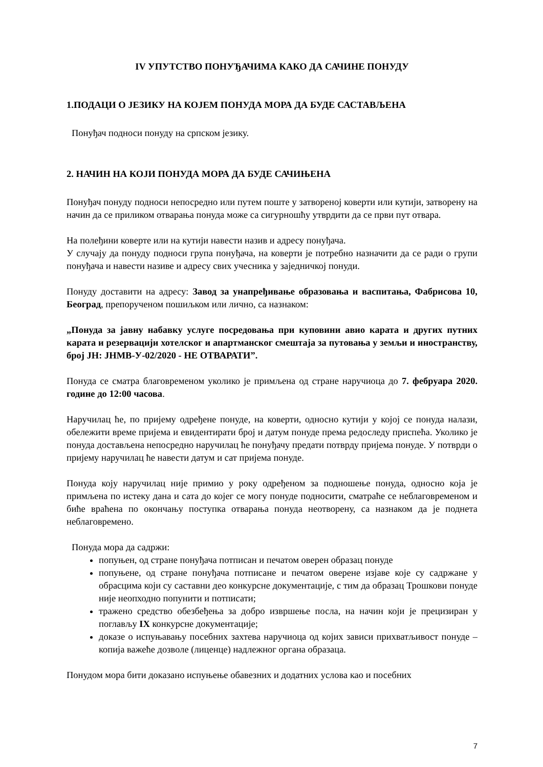IV УПУТСТВО ПОНУЂАЧИМА КАКО ДА САЧИНЕ ПОНУДУ
1.ПОДАЦИ О ЈЕЗИКУ НА КОЈЕМ ПОНУДА МОРА ДА БУДЕ САСТАВЉЕНА
Понуђач подноси понуду на српском језику.
2. НАЧИН НА КОЈИ ПОНУДА МОРА ДА БУДЕ САЧИЊЕНА
Понуђач понуду подноси непосредно или путем поште у затвореној коверти или кутији, затворену на начин да се приликом отварања понуда може са сигурношћу утврдити да се први пут отвара.
На полеђини коверте или на кутији навести назив и адресу понуђача.
У случају да понуду подноси група понуђача, на коверти је потребно назначити да се ради о групи понуђача и навести називе и адресу свих учесника у заједничкој понуди.
Понуду доставити на адресу: Завод за унапређивање образовања и васпитања, Фабрисова 10, Београд, препорученом пошиљком или лично, са назнаком:
„Понуда за јавну набавку услуге посредовања при куповини авио карата и других путних карата и резервацији хотелског и апартманског смештаја за путовања у земљи и иностранству, број ЈН: ЈНМВ-У-02/2020 - НЕ ОТВАРАТИ”.
Понуда се сматра благовременом уколико је примљена од стране наручиоца до 7. фебруара 2020. године до 12:00 часова.
Наручилац ће, по пријему одређене понуде, на коверти, односно кутији у којој се понуда налази, обележити време пријема и евидентирати број и датум понуде према редоследу приспећа. Уколико је понуда достављена непосредно наручилац ће понуђачу предати потврду пријема понуде. У потврди о пријему наручилац ће навести датум и сат пријема понуде.
Понуда коју наручилац није примио у року одређеном за подношење понуда, односно која је примљена по истеку дана и сата до којег се могу понуде подносити, сматраће се неблаговременом и биће враћена по окончању поступка отварања понуда неотворену, са назнаком да је поднета неблаговремено.
Понуда мора да садржи:
попуњен, од стране понуђача потписан и печатом оверен образац понуде
попуњене, од стране понуђача потписане и печатом оверене изјаве које су садржане у обрасцима који су саставни део конкурсне документације, с тим да образац Трошкови понуде није неопходно попунити и потписати;
тражено средство обезбеђења за добро извршење посла, на начин који је прецизиран у поглављу IX конкурсне документације;
доказе о испуњавању посебних захтева наручиоца од којих зависи прихватљивост понуде – копија важеће дозволе (лиценце) надлежног органа образаца.
Понудом мора бити доказано испуњење обавезних и додатних услова као и посебних
7